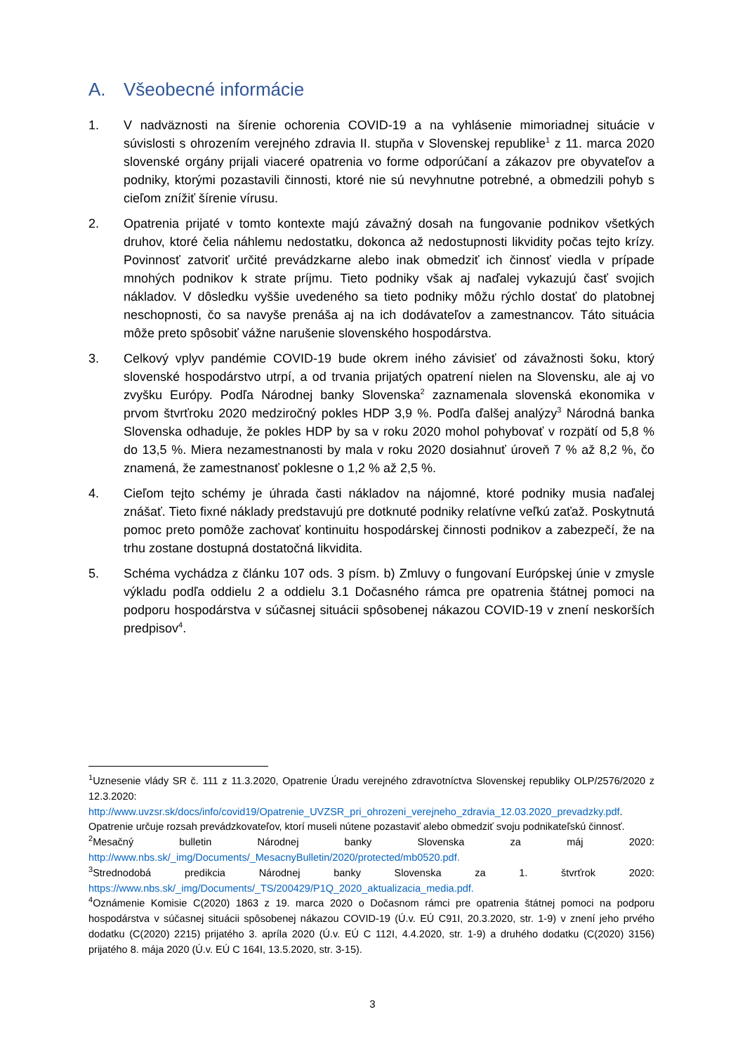A. Všeobecné informácie
1. V nadväznosti na šírenie ochorenia COVID-19 a na vyhlásenie mimoriadnej situácie v súvislosti s ohrozením verejného zdravia II. stupňa v Slovenskej republike<sup>1</sup> z 11. marca 2020 slovenské orgány prijali viaceré opatrenia vo forme odporúčaní a zákazov pre obyvateľov a podniky, ktorými pozastavili činnosti, ktoré nie sú nevyhnutne potrebné, a obmedzili pohyb s cieľom znížiť šírenie vírusu.
2. Opatrenia prijaté v tomto kontexte majú závažný dosah na fungovanie podnikov všetkých druhov, ktoré čelia náhlemu nedostatku, dokonca až nedostupnosti likvidity počas tejto krízy. Povinnosť zatvoriť určité prevádzkarne alebo inak obmedziť ich činnosť viedla v prípade mnohých podnikov k strate príjmu. Tieto podniky však aj naďalej vykazujú časť svojich nákladov. V dôsledku vyššie uvedeného sa tieto podniky môžu rýchlo dostať do platobnej neschopnosti, čo sa navyše prenáša aj na ich dodávateľov a zamestnancov. Táto situácia môže preto spôsobiť vážne narušenie slovenského hospodárstva.
3. Celkový vplyv pandémie COVID-19 bude okrem iného závisieť od závažnosti šoku, ktorý slovenské hospodárstvo utrpí, a od trvania prijatých opatrení nielen na Slovensku, ale aj vo zvyšku Európy. Podľa Národnej banky Slovenska<sup>2</sup> zaznamenala slovenská ekonomika v prvom štvrťroku 2020 medziročný pokles HDP 3,9 %. Podľa ďalšej analýzy<sup>3</sup> Národná banka Slovenska odhaduje, že pokles HDP by sa v roku 2020 mohol pohybovať v rozpätí od 5,8 % do 13,5 %. Miera nezamestnanosti by mala v roku 2020 dosiahnuť úroveň 7 % až 8,2 %, čo znamená, že zamestnanosť poklesne o 1,2 % až 2,5 %.
4. Cieľom tejto schémy je úhrada časti nákladov na nájomné, ktoré podniky musia naďalej znášať. Tieto fixné náklady predstavujú pre dotknuté podniky relatívne veľkú zaťaž. Poskytnutá pomoc preto pomôže zachovať kontinuitu hospodárskej činnosti podnikov a zabezpečí, že na trhu zostane dostupná dostatočná likvidita.
5. Schéma vychádza z článku 107 ods. 3 písm. b) Zmluvy o fungovaní Európskej únie v zmysle výkladu podľa oddielu 2 a oddielu 3.1 Dočasného rámca pre opatrenia štátnej pomoci na podporu hospodárstva v súčasnej situácii spôsobenej nákazou COVID-19 v znení neskorších predpisov<sup>4</sup>.
<sup>1</sup> Uznesenie vlády SR č. 111 z 11.3.2020, Opatrenie Úradu verejného zdravotníctva Slovenskej republiky OLP/2576/2020 z 12.3.2020: http://www.uvzsr.sk/docs/info/covid19/Opatrenie_UVZSR_pri_ohrozeni_verejneho_zdravia_12.03.2020_prevadzky.pdf. Opatrenie určuje rozsah prevádzkovateľov, ktorí museli nútene pozastaviť alebo obmedziť svoju podnikateľskú činnosť.
<sup>2</sup> Mesačný bulletin Národnej banky Slovenska za máj 2020: http://www.nbs.sk/_img/Documents/_MesacnyBulletin/2020/protected/mb0520.pdf.
<sup>3</sup> Strednodobá predikcia Národnej banky Slovenska za 1. štvrťrok 2020: https://www.nbs.sk/_img/Documents/_TS/200429/P1Q_2020_aktualizacia_media.pdf.
<sup>4</sup> Oznámenie Komisie C(2020) 1863 z 19. marca 2020 o Dočasnom rámci pre opatrenia štátnej pomoci na podporu hospodárstva v súčasnej situácii spôsobenej nákazou COVID-19 (Ú.v. EÚ C91I, 20.3.2020, str. 1-9) v znení jeho prvého dodatku (C(2020) 2215) prijatého 3. apríla 2020 (Ú.v. EÚ C 112I, 4.4.2020, str. 1-9) a druhého dodatku (C(2020) 3156) prijatého 8. mája 2020 (Ú.v. EÚ C 164I, 13.5.2020, str. 3-15).
3